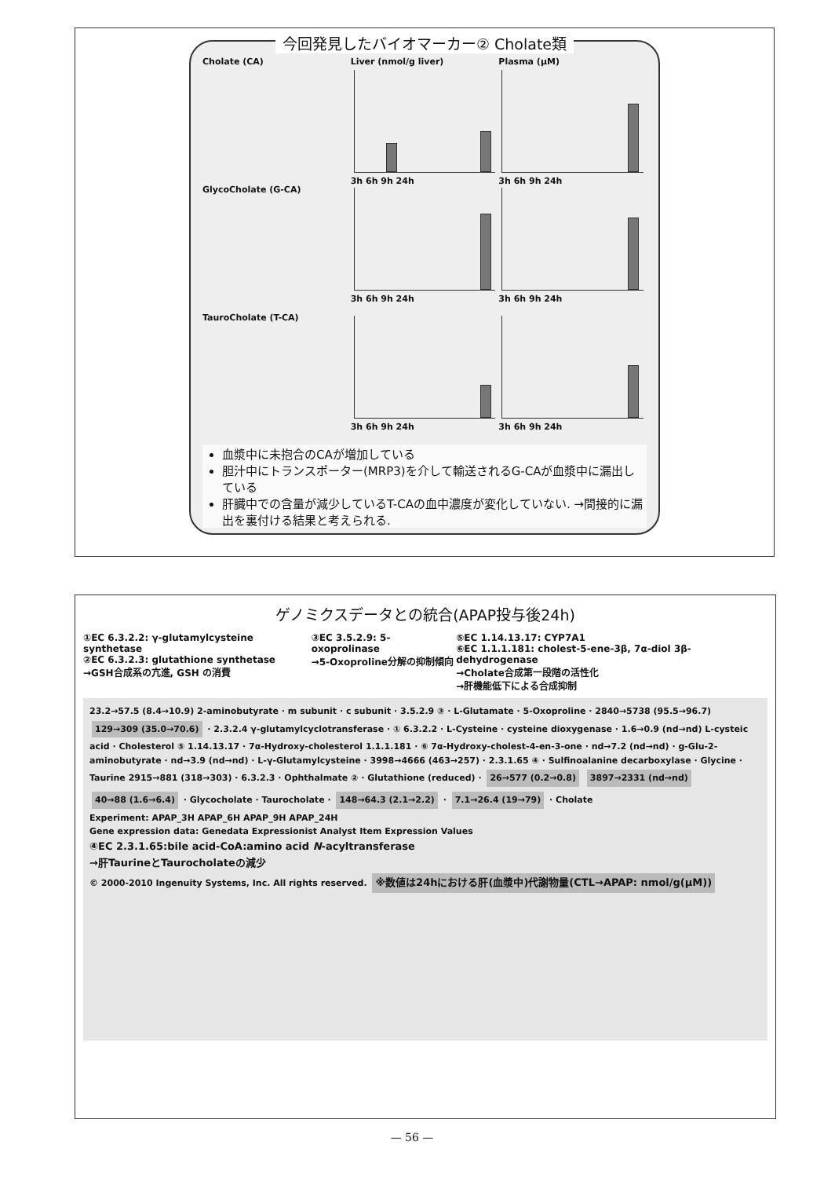今回発見したバイオマーカー② Cholate類
Cholate (CA) Liver (nmol/g liver)
3h 6h 9h 24h
Plasma (μM)
3h 6h 9h 24h
GlycoCholate (G-CA) 3h 6h 9h 24h 3h 6h 9h 24h
TauroCholate (T-CA) 3h 6h 9h 24h 3h 6h 9h 24h
血漿中に未抱合のCAが増加している
胆汁中にトランスポーター(MRP3)を介して輸送されるG-CAが血漿中に漏出している
肝臓中での含量が減少しているT-CAの血中濃度が変化していない. →間接的に漏出を裏付ける結果と考えられる.
ゲノミクスデータとの統合(APAP投与後24h)
①EC 6.3.2.2: γ-glutamylcysteine synthetase
②EC 6.3.2.3: glutathione synthetase
→GSH合成系の亢進, GSH の消費
③EC 3.5.2.9: 5-oxoprolinase
→5-Oxoproline分解の抑制傾向
⑤EC 1.14.13.17: CYP7A1
⑥EC 1.1.1.181: cholest-5-ene-3β, 7α-diol 3β-dehydrogenase
→Cholate合成第一段階の活性化
→肝機能低下による合成抑制
23.2→57.5 (8.4→10.9) 2-aminobutyrate · m subunit · c subunit · 3.5.2.9 ③ · L-Glutamate · 5-Oxoproline · 2840→5738 (95.5→96.7) 129→309 (35.0→70.6) · 2.3.2.4 γ-glutamylcyclotransferase · ① 6.3.2.2 · L-Cysteine · cysteine dioxygenase · 1.6→0.9 (nd→nd) L-cysteic acid · Cholesterol ⑤ 1.14.13.17 · 7α-Hydroxy-cholesterol 1.1.1.181 · ⑥ 7α-Hydroxy-cholest-4-en-3-one · nd→7.2 (nd→nd) · g-Glu-2-aminobutyrate · nd→3.9 (nd→nd) · L-γ-Glutamylcysteine · 3998→4666 (463→257) · 2.3.1.65 ④ · Sulfinoalanine decarboxylase · Glycine · Taurine 2915→881 (318→303) · 6.3.2.3 · Ophthalmate ② · Glutathione (reduced) · 26→577 (0.2→0.8) 3897→2331 (nd→nd) 40→88 (1.6→6.4) · Glycocholate · Taurocholate · 148→64.3 (2.1→2.2) · 7.1→26.4 (19→79) · Cholate
Experiment: APAP_3H APAP_6H APAP_9H APAP_24H
Gene expression data: Genedata Expressionist Analyst Item Expression Values
④EC 2.3.1.65:bile acid-CoA:amino acid N-acyltransferase
→肝TaurineとTaurocholateの減少
© 2000-2010 Ingenuity Systems, Inc. All rights reserved. ※数値は24hにおける肝(血漿中)代謝物量(CTL→APAP: nmol/g(μM))
— 56 —